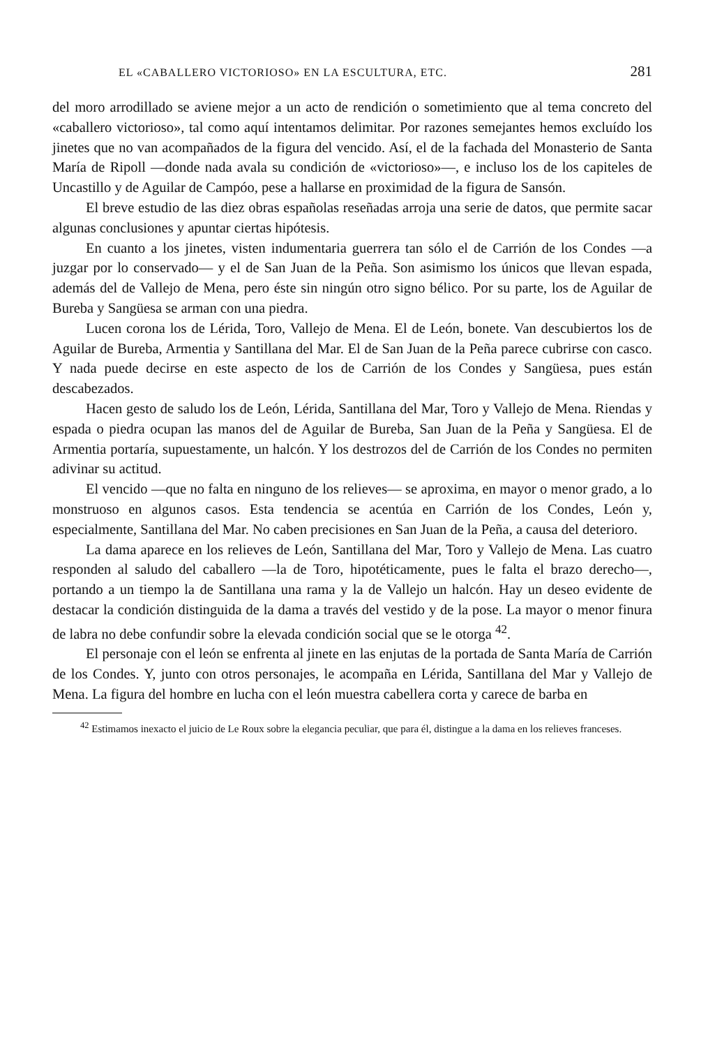EL «CABALLERO VICTORIOSO» EN LA ESCULTURA, ETC. 281
del moro arrodillado se aviene mejor a un acto de rendición o sometimiento que al tema concreto del «caballero victorioso», tal como aquí intentamos delimitar. Por razones semejantes hemos excluído los jinetes que no van acompañados de la figura del vencido. Así, el de la fachada del Monasterio de Santa María de Ripoll —donde nada avala su condición de «victorioso»—, e incluso los de los capiteles de Uncastillo y de Aguilar de Campóo, pese a hallarse en proximidad de la figura de Sansón.
El breve estudio de las diez obras españolas reseñadas arroja una serie de datos, que permite sacar algunas conclusiones y apuntar ciertas hipótesis.
En cuanto a los jinetes, visten indumentaria guerrera tan sólo el de Carrión de los Condes —a juzgar por lo conservado— y el de San Juan de la Peña. Son asimismo los únicos que llevan espada, además del de Vallejo de Mena, pero éste sin ningún otro signo bélico. Por su parte, los de Aguilar de Bureba y Sangüesa se arman con una piedra.
Lucen corona los de Lérida, Toro, Vallejo de Mena. El de León, bonete. Van descubiertos los de Aguilar de Bureba, Armentia y Santillana del Mar. El de San Juan de la Peña parece cubrirse con casco. Y nada puede decirse en este aspecto de los de Carrión de los Condes y Sangüesa, pues están descabezados.
Hacen gesto de saludo los de León, Lérida, Santillana del Mar, Toro y Vallejo de Mena. Riendas y espada o piedra ocupan las manos del de Aguilar de Bureba, San Juan de la Peña y Sangüesa. El de Armentia portaría, supuestamente, un halcón. Y los destrozos del de Carrión de los Condes no permiten adivinar su actitud.
El vencido —que no falta en ninguno de los relieves— se aproxima, en mayor o menor grado, a lo monstruoso en algunos casos. Esta tendencia se acentúa en Carrión de los Condes, León y, especialmente, Santillana del Mar. No caben precisiones en San Juan de la Peña, a causa del deterioro.
La dama aparece en los relieves de León, Santillana del Mar, Toro y Vallejo de Mena. Las cuatro responden al saludo del caballero —la de Toro, hipotéticamente, pues le falta el brazo derecho—, portando a un tiempo la de Santillana una rama y la de Vallejo un halcón. Hay un deseo evidente de destacar la condición distinguida de la dama a través del vestido y de la pose. La mayor o menor finura de labra no debe confundir sobre la elevada condición social que se le otorga <sup>42</sup>.
El personaje con el león se enfrenta al jinete en las enjutas de la portada de Santa María de Carrión de los Condes. Y, junto con otros personajes, le acompaña en Lérida, Santillana del Mar y Vallejo de Mena. La figura del hombre en lucha con el león muestra cabellera corta y carece de barba en
<sup>42</sup> Estimamos inexacto el juicio de Le Roux sobre la elegancia peculiar, que para él, distingue a la dama en los relieves franceses.